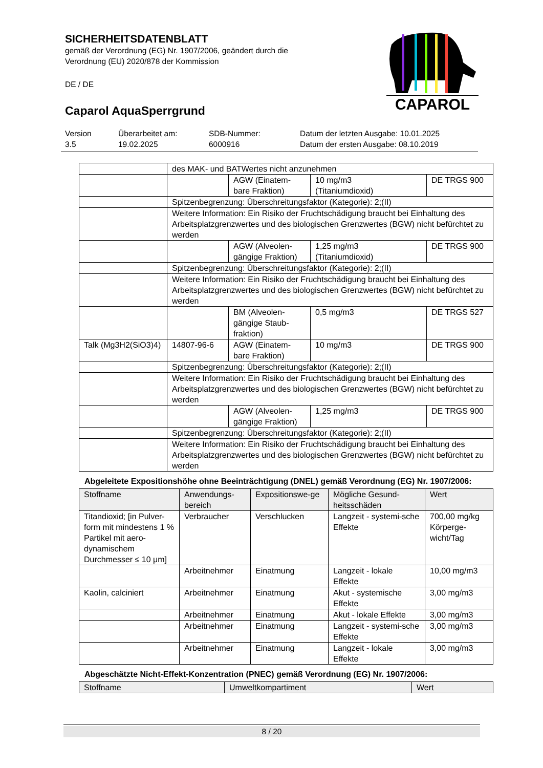SICHERHEITSDATENBLATT
gemäß der Verordnung (EG) Nr. 1907/2006, geändert durch die
Verordnung (EU) 2020/878 der Kommission
DE / DE
Caparol AquaSperrgrund
CAPAROL
Version
3.5
Überarbeitet am:
19.02.2025
SDB-Nummer:
6000916
Datum der letzten Ausgabe: 10.01.2025
Datum der ersten Ausgabe: 08.10.2019
| | des MAK- und BATWertes nicht anzunehmen | | | |
| | | AGW (Einatem-bare Fraktion) | 10 mg/m3 (Titaniumdioxid) | DE TRGS 900 |
| | Spitzenbegrenzung: Überschreitungsfaktor (Kategorie): 2;(II) | | | |
| | Weitere Information: Ein Risiko der Fruchtschädigung braucht bei Einhaltung des Arbeitsplatzgrenzwertes und des biologischen Grenzwertes (BGW) nicht befürchtet zu werden | | | |
| | | AGW (Alveolen-gängige Fraktion) | 1,25 mg/m3 (Titaniumdioxid) | DE TRGS 900 |
| | Spitzenbegrenzung: Überschreitungsfaktor (Kategorie): 2;(II) | | | |
| | Weitere Information: Ein Risiko der Fruchtschädigung braucht bei Einhaltung des Arbeitsplatzgrenzwertes und des biologischen Grenzwertes (BGW) nicht befürchtet zu werden | | | |
| | | BM (Alveolen-gängige Staub-fraktion) | 0,5 mg/m3 | DE TRGS 527 |
| Talk (Mg3H2(SiO3)4) | 14807-96-6 | AGW (Einatem-bare Fraktion) | 10 mg/m3 | DE TRGS 900 |
| | Spitzenbegrenzung: Überschreitungsfaktor (Kategorie): 2;(II) | | | |
| | Weitere Information: Ein Risiko der Fruchtschädigung braucht bei Einhaltung des Arbeitsplatzgrenzwertes und des biologischen Grenzwertes (BGW) nicht befürchtet zu werden | | | |
| | | AGW (Alveolen-gängige Fraktion) | 1,25 mg/m3 | DE TRGS 900 |
| | Spitzenbegrenzung: Überschreitungsfaktor (Kategorie): 2;(II) | | | |
| | Weitere Information: Ein Risiko der Fruchtschädigung braucht bei Einhaltung des Arbeitsplatzgrenzwertes und des biologischen Grenzwertes (BGW) nicht befürchtet zu werden | | | |
Abgeleitete Expositionshöhe ohne Beeinträchtigung (DNEL) gemäß Verordnung (EG) Nr. 1907/2006:
| Stoffname | Anwendungs-bereich | Expositionswe-ge | Mögliche Gesund-heitsschäden | Wert |
| --- | --- | --- | --- | --- |
| Titandioxid; [in Pulver-form mit mindestens 1 % Partikel mit aero-dynamischem Durchmesser ≤ 10 μm] | Verbraucher | Verschlucken | Langzeit - systemi-sche Effekte | 700,00 mg/kg Körperge-wicht/Tag |
| | Arbeitnehmer | Einatmung | Langzeit - lokale Effekte | 10,00 mg/m3 |
| Kaolin, calciniert | Arbeitnehmer | Einatmung | Akut - systemische Effekte | 3,00 mg/m3 |
| | Arbeitnehmer | Einatmung | Akut - lokale Effekte | 3,00 mg/m3 |
| | Arbeitnehmer | Einatmung | Langzeit - systemi-sche Effekte | 3,00 mg/m3 |
| | Arbeitnehmer | Einatmung | Langzeit - lokale Effekte | 3,00 mg/m3 |
Abgeschätzte Nicht-Effekt-Konzentration (PNEC) gemäß Verordnung (EG) Nr. 1907/2006:
| Stoffname | Umweltkompartiment | Wert |
| --- | --- | --- |
8 / 20